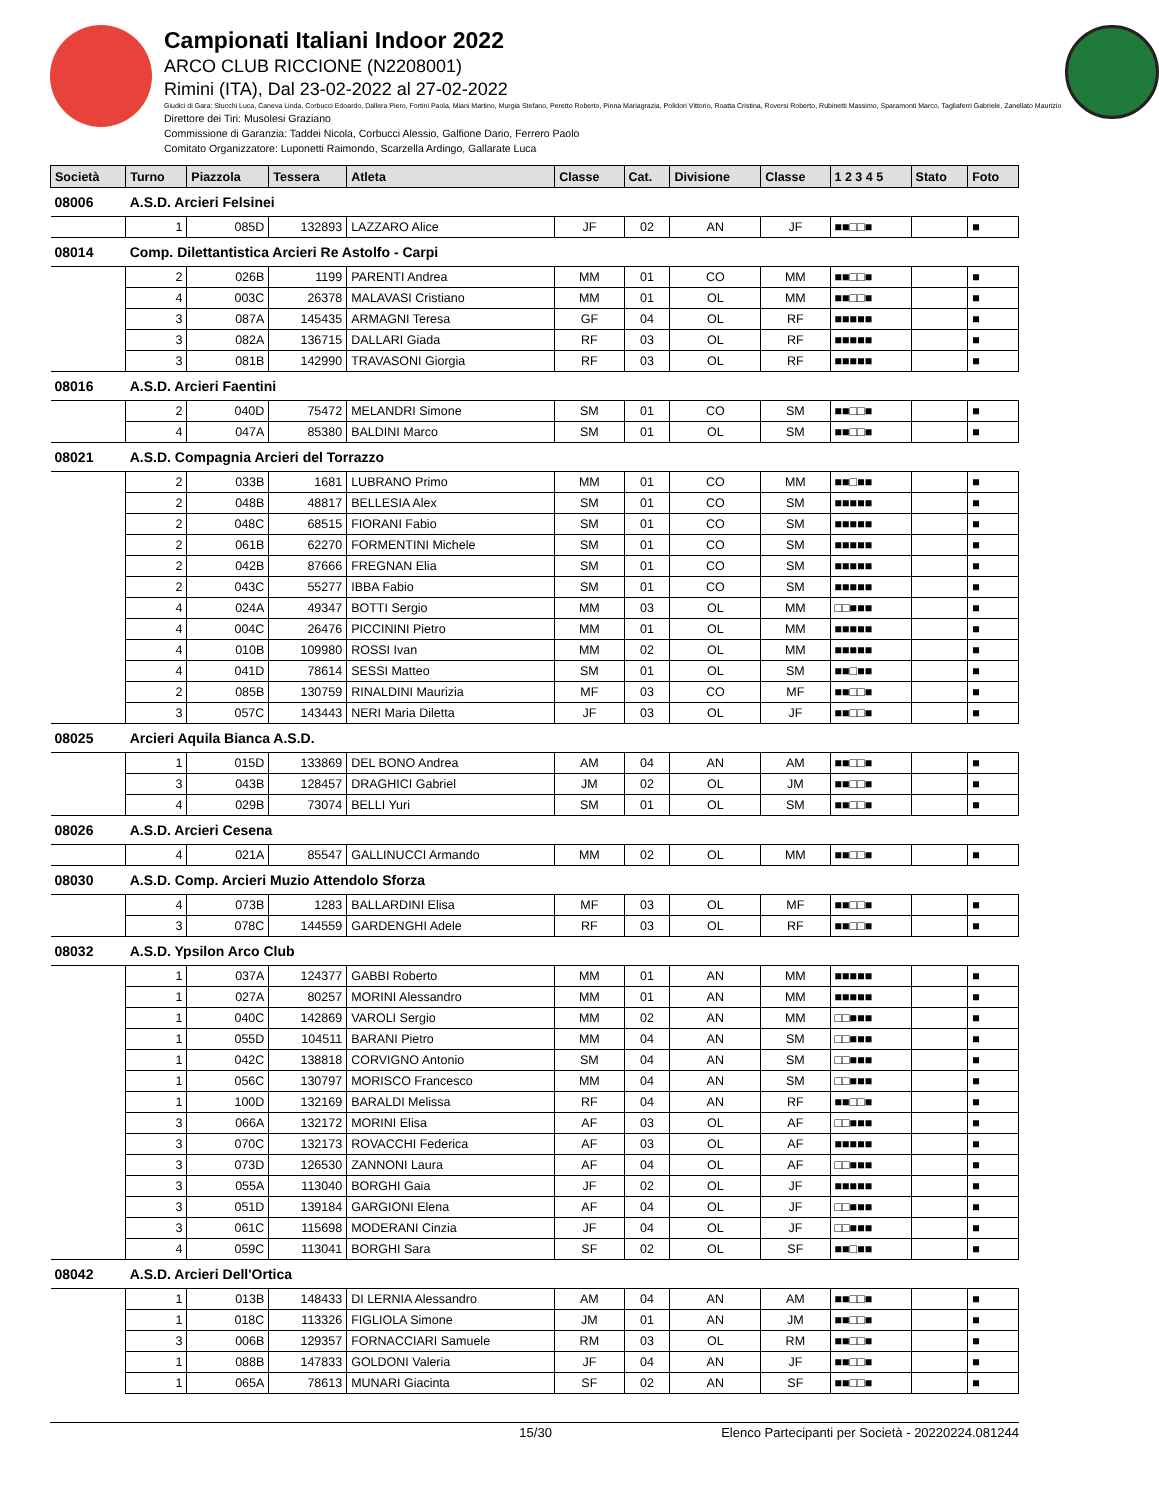Campionati Italiani Indoor 2022
ARCO CLUB RICCIONE (N2208001)
Rimini (ITA), Dal 23-02-2022 al 27-02-2022
Giudici di Gara: Stucchi Luca, Caneva Linda, Corbucci Edoardo, Dallera Piero, Fortini Paola, Miani Martino, Murgia Stefano, Peretto Roberto, Pinna Mariagrazia, Polidori Vittorio, Roatta Cristina, Roversi Roberto, Rubinetti Massimo, Sparamonti Marco, Tagliaferri Gabriele, Zanellato Maurizio
Direttore dei Tiri: Musolesi Graziano
Commissione di Garanzia: Taddei Nicola, Corbucci Alessio, Galfione Dario, Ferrero Paolo
Comitato Organizzatore: Luponetti Raimondo, Scarzella Ardingo, Gallarate Luca
| Società | Turno | Piazzola | Tessera | Atleta | Classe | Cat. | Divisione | Classe | 1 2 3 4 5 | Stato | Foto |
| --- | --- | --- | --- | --- | --- | --- | --- | --- | --- | --- | --- |
| 08006 | A.S.D. Arcieri Felsinei | | | | | | | | | | |
| | 1 | 085D | 132893 | LAZZARO Alice | JF | 02 | AN | JF | ■■□□■ | | ■ |
| 08014 | Comp. Dilettantistica Arcieri Re Astolfo - Carpi | | | | | | | | | | |
| | 2 | 026B | 1199 | PARENTI Andrea | MM | 01 | CO | MM | ■■□□■ | | ■ |
| | 4 | 003C | 26378 | MALAVASI Cristiano | MM | 01 | OL | MM | ■■□□■ | | ■ |
| | 3 | 087A | 145435 | ARMAGNI Teresa | GF | 04 | OL | RF | ■■■■■ | | ■ |
| | 3 | 082A | 136715 | DALLARI Giada | RF | 03 | OL | RF | ■■■■■ | | ■ |
| | 3 | 081B | 142990 | TRAVASONI Giorgia | RF | 03 | OL | RF | ■■■■■ | | ■ |
| 08016 | A.S.D. Arcieri Faentini | | | | | | | | | | |
| | 2 | 040D | 75472 | MELANDRI Simone | SM | 01 | CO | SM | ■■□□■ | | ■ |
| | 4 | 047A | 85380 | BALDINI Marco | SM | 01 | OL | SM | ■■□□■ | | ■ |
| 08021 | A.S.D. Compagnia Arcieri del Torrazzo | | | | | | | | | | |
| | 2 | 033B | 1681 | LUBRANO Primo | MM | 01 | CO | MM | ■■□■■ | | ■ |
| | 2 | 048B | 48817 | BELLESIA Alex | SM | 01 | CO | SM | ■■■■■ | | ■ |
| | 2 | 048C | 68515 | FIORANI Fabio | SM | 01 | CO | SM | ■■■■■ | | ■ |
| | 2 | 061B | 62270 | FORMENTINI Michele | SM | 01 | CO | SM | ■■■■■ | | ■ |
| | 2 | 042B | 87666 | FREGNAN Elia | SM | 01 | CO | SM | ■■■■■ | | ■ |
| | 2 | 043C | 55277 | IBBA Fabio | SM | 01 | CO | SM | ■■■■■ | | ■ |
| | 4 | 024A | 49347 | BOTTI Sergio | MM | 03 | OL | MM | □□■■■ | | ■ |
| | 4 | 004C | 26476 | PICCININI Pietro | MM | 01 | OL | MM | ■■■■■ | | ■ |
| | 4 | 010B | 109980 | ROSSI Ivan | MM | 02 | OL | MM | ■■■■■ | | ■ |
| | 4 | 041D | 78614 | SESSI Matteo | SM | 01 | OL | SM | ■■□■■ | | ■ |
| | 2 | 085B | 130759 | RINALDINI Maurizia | MF | 03 | CO | MF | ■■□□■ | | ■ |
| | 3 | 057C | 143443 | NERI Maria Diletta | JF | 03 | OL | JF | ■■□□■ | | ■ |
| 08025 | Arcieri Aquila Bianca A.S.D. | | | | | | | | | | |
| | 1 | 015D | 133869 | DEL BONO Andrea | AM | 04 | AN | AM | ■■□□■ | | ■ |
| | 3 | 043B | 128457 | DRAGHICI Gabriel | JM | 02 | OL | JM | ■■□□■ | | ■ |
| | 4 | 029B | 73074 | BELLI Yuri | SM | 01 | OL | SM | ■■□□■ | | ■ |
| 08026 | A.S.D. Arcieri Cesena | | | | | | | | | | |
| | 4 | 021A | 85547 | GALLINUCCI Armando | MM | 02 | OL | MM | ■■□□■ | | ■ |
| 08030 | A.S.D. Comp. Arcieri Muzio Attendolo Sforza | | | | | | | | | | |
| | 4 | 073B | 1283 | BALLARDINI Elisa | MF | 03 | OL | MF | ■■□□■ | | ■ |
| | 3 | 078C | 144559 | GARDENGHI Adele | RF | 03 | OL | RF | ■■□□■ | | ■ |
| 08032 | A.S.D. Ypsilon Arco Club | | | | | | | | | | |
| | 1 | 037A | 124377 | GABBI Roberto | MM | 01 | AN | MM | ■■■■■ | | ■ |
| | 1 | 027A | 80257 | MORINI Alessandro | MM | 01 | AN | MM | ■■■■■ | | ■ |
| | 1 | 040C | 142869 | VAROLI Sergio | MM | 02 | AN | MM | □□■■■ | | ■ |
| | 1 | 055D | 104511 | BARANI Pietro | MM | 04 | AN | SM | □□■■■ | | ■ |
| | 1 | 042C | 138818 | CORVIGNO Antonio | SM | 04 | AN | SM | □□■■■ | | ■ |
| | 1 | 056C | 130797 | MORISCO Francesco | MM | 04 | AN | SM | □□■■■ | | ■ |
| | 1 | 100D | 132169 | BARALDI Melissa | RF | 04 | AN | RF | ■■□□■ | | ■ |
| | 3 | 066A | 132172 | MORINI Elisa | AF | 03 | OL | AF | □□■■■ | | ■ |
| | 3 | 070C | 132173 | ROVACCHI Federica | AF | 03 | OL | AF | ■■■■■ | | ■ |
| | 3 | 073D | 126530 | ZANNONI Laura | AF | 04 | OL | AF | □□■■■ | | ■ |
| | 3 | 055A | 113040 | BORGHI Gaia | JF | 02 | OL | JF | ■■■■■ | | ■ |
| | 3 | 051D | 139184 | GARGIONI Elena | AF | 04 | OL | JF | □□■■■ | | ■ |
| | 3 | 061C | 115698 | MODERANI Cinzia | JF | 04 | OL | JF | □□■■■ | | ■ |
| | 4 | 059C | 113041 | BORGHI Sara | SF | 02 | OL | SF | ■■□■■ | | ■ |
| 08042 | A.S.D. Arcieri Dell'Ortica | | | | | | | | | | |
| | 1 | 013B | 148433 | DI LERNIA Alessandro | AM | 04 | AN | AM | ■■□□■ | | ■ |
| | 1 | 018C | 113326 | FIGLIOLA Simone | JM | 01 | AN | JM | ■■□□■ | | ■ |
| | 3 | 006B | 129357 | FORNACCIARI Samuele | RM | 03 | OL | RM | ■■□□■ | | ■ |
| | 1 | 088B | 147833 | GOLDONI Valeria | JF | 04 | AN | JF | ■■□□■ | | ■ |
| | 1 | 065A | 78613 | MUNARI Giacinta | SF | 02 | AN | SF | ■■□□■ | | ■ |
15/30 Elenco Partecipanti per Società - 20220224.081244